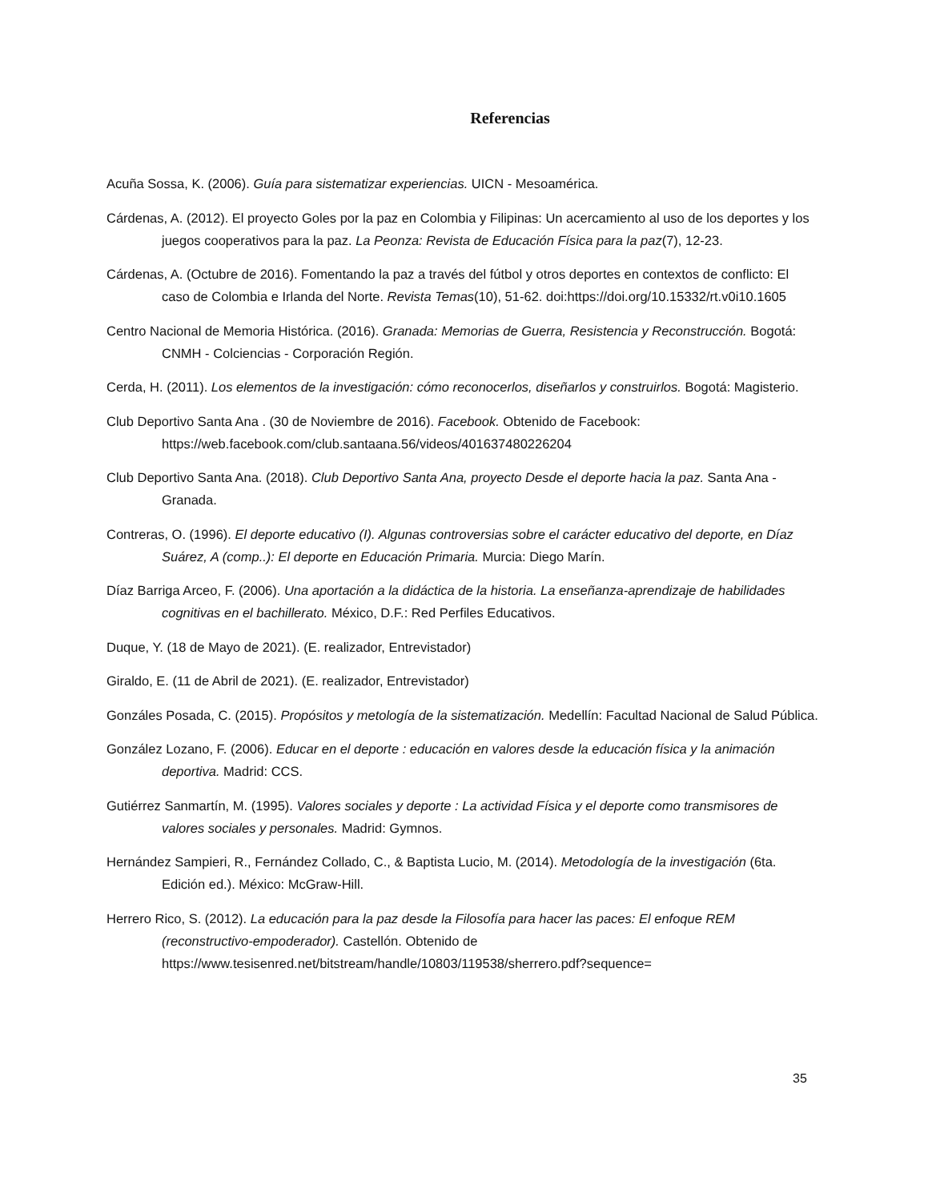Referencias
Acuña Sossa, K. (2006). Guía para sistematizar experiencias. UICN - Mesoamérica.
Cárdenas, A. (2012). El proyecto Goles por la paz en Colombia y Filipinas: Un acercamiento al uso de los deportes y los juegos cooperativos para la paz. La Peonza: Revista de Educación Física para la paz(7), 12-23.
Cárdenas, A. (Octubre de 2016). Fomentando la paz a través del fútbol y otros deportes en contextos de conflicto: El caso de Colombia e Irlanda del Norte. Revista Temas(10), 51-62. doi:https://doi.org/10.15332/rt.v0i10.1605
Centro Nacional de Memoria Histórica. (2016). Granada: Memorias de Guerra, Resistencia y Reconstrucción. Bogotá: CNMH - Colciencias - Corporación Región.
Cerda, H. (2011). Los elementos de la investigación: cómo reconocerlos, diseñarlos y construirlos. Bogotá: Magisterio.
Club Deportivo Santa Ana . (30 de Noviembre de 2016). Facebook. Obtenido de Facebook: https://web.facebook.com/club.santaana.56/videos/401637480226204
Club Deportivo Santa Ana. (2018). Club Deportivo Santa Ana, proyecto Desde el deporte hacia la paz. Santa Ana - Granada.
Contreras, O. (1996). El deporte educativo (I). Algunas controversias sobre el carácter educativo del deporte, en Díaz Suárez, A (comp..): El deporte en Educación Primaria. Murcia: Diego Marín.
Díaz Barriga Arceo, F. (2006). Una aportación a la didáctica de la historia. La enseñanza-aprendizaje de habilidades cognitivas en el bachillerato. México, D.F.: Red Perfiles Educativos.
Duque, Y. (18 de Mayo de 2021). (E. realizador, Entrevistador)
Giraldo, E. (11 de Abril de 2021). (E. realizador, Entrevistador)
Gonzáles Posada, C. (2015). Propósitos y metología de la sistematización. Medellín: Facultad Nacional de Salud Pública.
González Lozano, F. (2006). Educar en el deporte : educación en valores desde la educación física y la animación deportiva. Madrid: CCS.
Gutiérrez Sanmartín, M. (1995). Valores sociales y deporte : La actividad Física y el deporte como transmisores de valores sociales y personales. Madrid: Gymnos.
Hernández Sampieri, R., Fernández Collado, C., & Baptista Lucio, M. (2014). Metodología de la investigación (6ta. Edición ed.). México: McGraw-Hill.
Herrero Rico, S. (2012). La educación para la paz desde la Filosofía para hacer las paces: El enfoque REM (reconstructivo-empoderador). Castellón. Obtenido de https://www.tesisenred.net/bitstream/handle/10803/119538/sherrero.pdf?sequence=
35